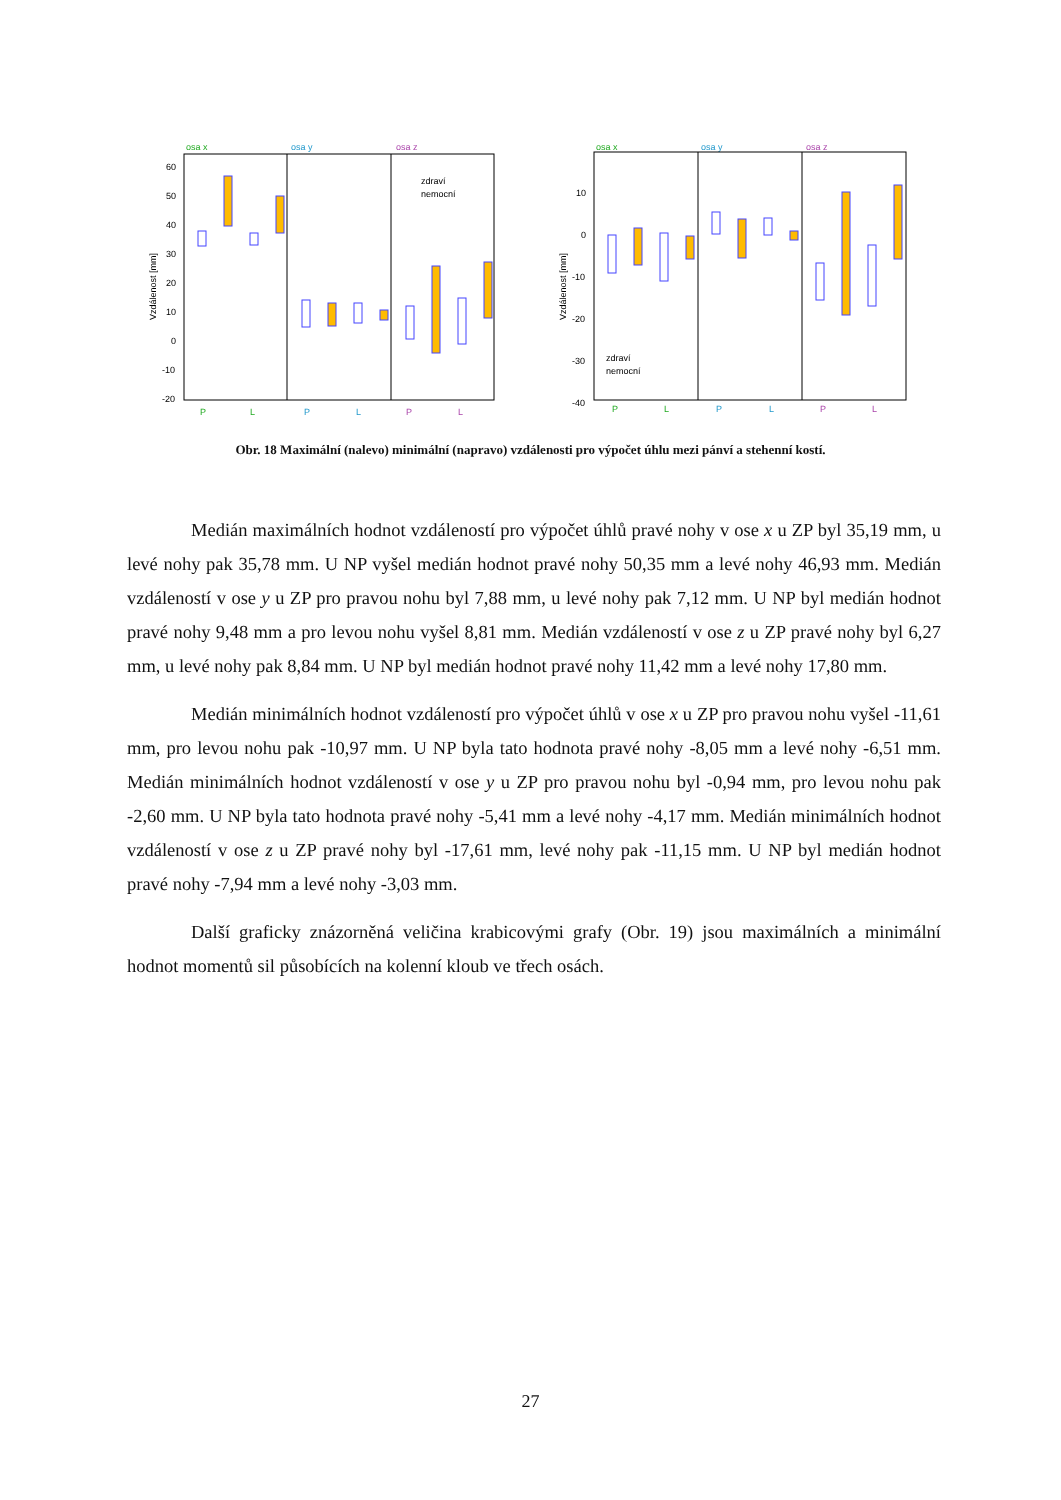osa x
osa y
osa z
60
50
40
30
20
10
0
-10
-20
Vzdálenost [mm]
zdraví
nemocní
P
L
P
L
P
L
osa x
osa y
osa z
10
0
-10
-20
-30
-40
Vzdálenost [mm]
zdraví
nemocní
P
L
P
L
P
L
Obr. 18 Maximální (nalevo) minimální (napravo) vzdálenosti pro výpočet úhlu mezi pánví a stehenní kostí.
Medián maximálních hodnot vzdáleností pro výpočet úhlů pravé nohy v ose x u ZP byl 35,19 mm, u levé nohy pak 35,78 mm. U NP vyšel medián hodnot pravé nohy 50,35 mm a levé nohy 46,93 mm. Medián vzdáleností v ose y u ZP pro pravou nohu byl 7,88 mm, u levé nohy pak 7,12 mm. U NP byl medián hodnot pravé nohy 9,48 mm a pro levou nohu vyšel 8,81 mm. Medián vzdáleností v ose z u ZP pravé nohy byl 6,27 mm, u levé nohy pak 8,84 mm. U NP byl medián hodnot pravé nohy 11,42 mm a levé nohy 17,80 mm.
Medián minimálních hodnot vzdáleností pro výpočet úhlů v ose x u ZP pro pravou nohu vyšel -11,61 mm, pro levou nohu pak -10,97 mm. U NP byla tato hodnota pravé nohy -8,05 mm a levé nohy -6,51 mm. Medián minimálních hodnot vzdáleností v ose y u ZP pro pravou nohu byl -0,94 mm, pro levou nohu pak -2,60 mm. U NP byla tato hodnota pravé nohy -5,41 mm a levé nohy -4,17 mm. Medián minimálních hodnot vzdáleností v ose z u ZP pravé nohy byl -17,61 mm, levé nohy pak -11,15 mm. U NP byl medián hodnot pravé nohy -7,94 mm a levé nohy -3,03 mm.
Další graficky znázorněná veličina krabicovými grafy (Obr. 19) jsou maximálních a minimální hodnot momentů sil působících na kolenní kloub ve třech osách.
27